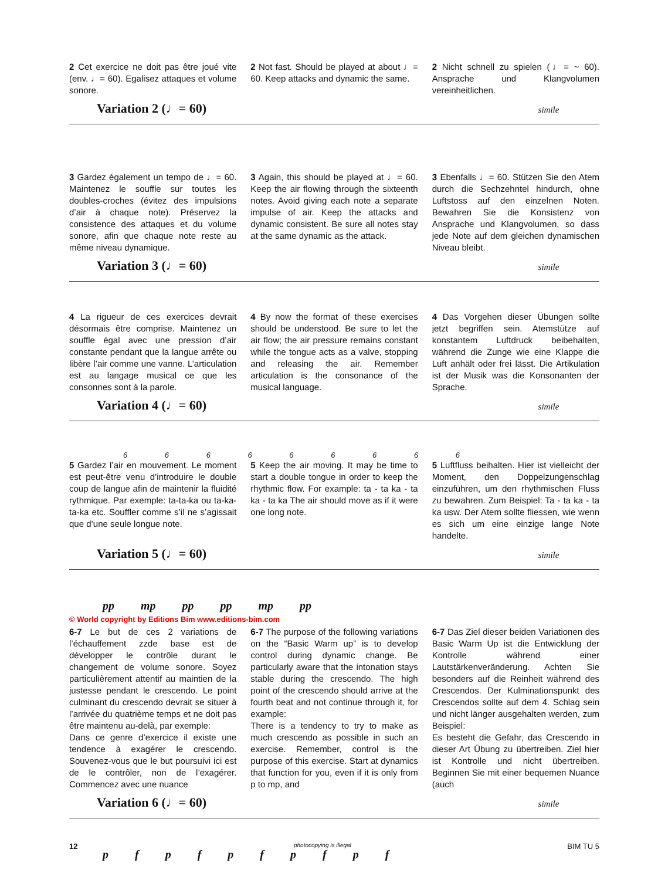2 Cet exercice ne doit pas être joué vite (env. ♩= 60). Egalisez attaques et volume sonore.
2 Not fast. Should be played at about ♩= 60. Keep attacks and dynamic the same.
2 Nicht schnell zu spielen (♩= ~ 60). Ansprache und Klangvolumen vereinheitlichen.
Variation 2 (♩= 60) simile
3 Gardez également un tempo de ♩= 60. Maintenez le souffle sur toutes les doubles-croches (évitez des impulsions d’air à chaque note). Préservez la consistence des attaques et du volume sonore, afin que chaque note reste au même niveau dynamique.
3 Again, this should be played at ♩= 60. Keep the air flowing through the sixteenth notes. Avoid giving each note a separate impulse of air. Keep the attacks and dynamic consistent. Be sure all notes stay at the same dynamic as the attack.
3 Ebenfalls ♩= 60. Stützen Sie den Atem durch die Sechzehntel hindurch, ohne Luftstoss auf den einzelnen Noten. Bewahren Sie die Konsistenz von Ansprache und Klangvolumen, so dass jede Note auf dem gleichen dynamischen Niveau bleibt.
Variation 3 (♩= 60) simile
4 La rigueur de ces exercices devrait désormais être comprise. Maintenez un souffle égal avec une pression d’air constante pendant que la langue arrête ou libère l’air comme une vanne. L’articulation est au langage musical ce que les consonnes sont à la parole.
4 By now the format of these exercises should be understood. Be sure to let the air flow; the air pressure remains constant while the tongue acts as a valve, stopping and releasing the air. Remember articulation is the consonance of the musical language.
4 Das Vorgehen dieser Übungen sollte jetzt begriffen sein. Atemstütze auf konstantem Luftdruck beibehalten, während die Zunge wie eine Klappe die Luft anhält oder frei lässt. Die Artikulation ist der Musik was die Konsonanten der Sprache.
Variation 4 (♩= 60) simile
6 6 6 6 6 6 6 6 6
5 Gardez l’air en mouvement. Le moment est peut-être venu d’introduire le double coup de langue afin de maintenir la fluidité rythmique. Par exemple: ta-ta-ka ou ta-ka-ta-ka etc. Souffler comme s’il ne s’agissait que d’une seule longue note.
5 Keep the air moving. It may be time to start a double tongue in order to keep the rhythmic flow. For example: ta - ta ka - ta ka - ta ka The air should move as if it were one long note.
5 Luftfluss beihalten. Hier ist vielleicht der Moment, den Doppelzungenschlag einzuführen, um den rhythmischen Fluss zu bewahren. Zum Beispiel: Ta - ta ka - ta ka usw. Der Atem sollte fliessen, wie wenn es sich um eine einzige lange Note handelte.
Variation 5 (♩= 60) simile
pp mp pp pp mp pp
© World copyright by Editions Bim www.editions-bim.com
6-7 Le but de ces 2 variations de l’échauffement zzde base est de développer le contrôle durant le changement de volume sonore. Soyez particulièrement attentif au maintien de la justesse pendant le crescendo. Le point culminant du crescendo devrait se situer à l’arrivée du quatrième temps et ne doit pas être maintenu au-delà, par exemple:
Dans ce genre d’exercice il existe une tendence à exagérer le crescendo. Souvenez-vous que le but poursuivi ici est de le contrôler, non de l’exagérer. Commencez avec une nuance
6-7 The purpose of the following variations on the “Basic Warm up” is to develop control during dynamic change. Be particularly aware that the intonation stays stable during the crescendo. The high point of the crescendo should arrive at the fourth beat and not continue through it, for example:
There is a tendency to try to make as much crescendo as possible in such an exercise. Remember, control is the purpose of this exercise. Start at dynamics that function for you, even if it is only from p to mp, and
6-7 Das Ziel dieser beiden Variationen des Basic Warm Up ist die Entwicklung der Kontrolle während einer Lautstärkenveränderung. Achten Sie besonders auf die Reinheit während des Crescendos. Der Kulminationspunkt des Crescendos sollte auf dem 4. Schlag sein und nicht länger ausgehalten werden, zum Beispiel:
Es besteht die Gefahr, das Crescendo in dieser Art Übung zu übertreiben. Ziel hier ist Kontrolle und nicht übertreiben. Beginnen Sie mit einer bequemen Nuance (auch
Variation 6 (♩= 60) simile
p f p f p f p f p f
12 photocopying is illegal BIM TU 5